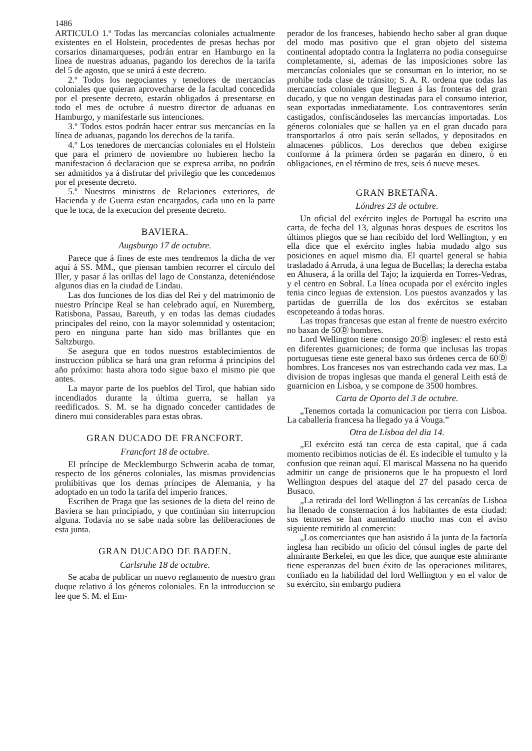1486
ARTICULO 1.º Todas las mercancías coloniales actualmente existentes en el Holstein, procedentes de presas hechas por corsarios dinamarqueses, podrán entrar en Hamburgo en la línea de nuestras aduanas, pagando los derechos de la tarifa del 5 de agosto, que se unirá á este decreto.
2.º Todos los negociantes y tenedores de mercancías coloniales que quieran aprovecharse de la facultad concedida por el presente decreto, estarán obligados á presentarse en todo el mes de octubre á nuestro director de aduanas en Hamburgo, y manifestarle sus intenciones.
3.º Todos estos podrán hacer entrar sus mercancías en la línea de aduanas, pagando los derechos de la tarifa.
4.º Los tenedores de mercancías coloniales en el Holstein que para el primero de noviembre no hubieren hecho la manifestacion ó declaracion que se expresa arriba, no podrán ser admitidos ya á disfrutar del privilegio que les concedemos por el presente decreto.
5.º Nuestros ministros de Relaciones exteriores, de Hacienda y de Guerra estan encargados, cada uno en la parte que le toca, de la execucion del presente decreto.
BAVIERA.
Augsburgo 17 de octubre.
Parece que á fines de este mes tendremos la dicha de ver aquí á SS. MM., que piensan tambien recorrer el círculo del Iller, y pasar á las orillas del lago de Constanza, deteniéndose algunos dias en la ciudad de Lindau.
Las dos funciones de los dias del Rei y del matrimonio de nuestro Príncipe Real se han celebrado aquí, en Nuremberg, Ratisbona, Passau, Bareuth, y en todas las demas ciudades principales del reino, con la mayor solemnidad y ostentacion; pero en ninguna parte han sido mas brillantes que en Saltzburgo.
Se asegura que en todos nuestros establecimientos de instruccion pública se hará una gran reforma á principios del año próximo: hasta ahora todo sigue baxo el mismo pie que antes.
La mayor parte de los pueblos del Tirol, que habian sido incendiados durante la última guerra, se hallan ya reedificados. S. M. se ha dignado conceder cantidades de dinero mui considerables para estas obras.
GRAN DUCADO DE FRANCFORT.
Francfort 18 de octubre.
El príncipe de Mecklemburgo Schwerin acaba de tomar, respecto de los géneros coloniales, las mismas providencias prohibitivas que los demas príncipes de Alemania, y ha adoptado en un todo la tarifa del imperio frances.
Escriben de Praga que las sesiones de la dieta del reino de Baviera se han principiado, y que continúan sin interrupcion alguna. Todavía no se sabe nada sobre las deliberaciones de esta junta.
GRAN DUCADO DE BADEN.
Carlsruhe 18 de octubre.
Se acaba de publicar un nuevo reglamento de nuestro gran duque relativo á los géneros coloniales. En la introduccion se lee que S. M. el Em-
perador de los franceses, habiendo hecho saber al gran duque del modo mas positivo que el gran objeto del sistema continental adoptado contra la Inglaterra no podia conseguirse completamente, si, ademas de las imposiciones sobre las mercancías coloniales que se consuman en lo interior, no se prohibe toda clase de tránsito; S. A. R. ordena que todas las mercancías coloniales que lleguen á las fronteras del gran ducado, y que no vengan destinadas para el consumo interior, sean exportadas inmediatamente. Los contraventores serán castigados, confiscándoseles las mercancías importadas. Los géneros coloniales que se hallen ya en el gran ducado para transportarlos á otro pais serán sellados, y depositados en almacenes públicos. Los derechos que deben exigirse conforme á la primera órden se pagarán en dinero, ó en obligaciones, en el término de tres, seis ó nueve meses.
GRAN BRETAÑA.
Lóndres 23 de octubre.
Un oficial del exército ingles de Portugal ha escrito una carta, de fecha del 13, algunas horas despues de escritos los últimos pliegos que se han recibido del lord Wellington, y en ella dice que el exército ingles habia mudado algo sus posiciones en aquel mismo dia. El quartel general se habia trasladado á Arruda, á una legua de Bucellas; la derecha estaba en Ahusera, á la orilla del Tajo; la izquierda en Torres-Vedras, y el centro en Sobral. La línea ocupada por el exército ingles tenia cinco leguas de extension. Los puestos avanzados y las partidas de guerrilla de los dos exércitos se estaban escopeteando á todas horas.
Las tropas francesas que estan al frente de nuestro exército no baxan de 50Ⓓ hombres.
Lord Wellington tiene consigo 20Ⓓ ingleses: el resto está en diferentes guarniciones; de forma que inclusas las tropas portuguesas tiene este general baxo sus órdenes cerca de 60Ⓓ hombres. Los franceses nos van estrechando cada vez mas. La division de tropas inglesas que manda el general Leith está de guarnicion en Lisboa, y se compone de 3500 hombres.
Carta de Oporto del 3 de octubre.
„Tenemos cortada la comunicacion por tierra con Lisboa. La caballería francesa ha llegado ya á Vouga.”
Otra de Lisboa del dia 14.
„El exército está tan cerca de esta capital, que á cada momento recibimos noticias de él. Es indecible el tumulto y la confusion que reinan aquí. El mariscal Massena no ha querido admitir un cange de prisioneros que le ha propuesto el lord Wellington despues del ataque del 27 del pasado cerca de Busaco.
„La retirada del lord Wellington á las cercanías de Lisboa ha llenado de consternacion á los habitantes de esta ciudad: sus temores se han aumentado mucho mas con el aviso siguiente remitido al comercio:
„Los comerciantes que han asistido á la junta de la factoría inglesa han recibido un oficio del cónsul ingles de parte del almirante Berkelei, en que les dice, que aunque este almirante tiene esperanzas del buen éxito de las operaciones militares, confiado en la habilidad del lord Wellington y en el valor de su exército, sin embargo pudiera